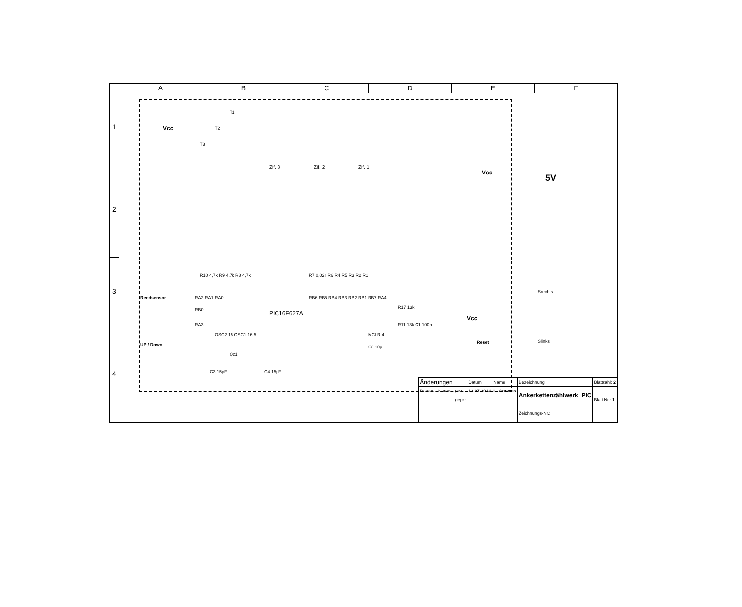A B C D E F
1
2
3
4
Vcc
T1
T2
T3
Zif. 3 Zif. 2 Zif. 1
R10 4,7k R9 4,7k R8 4,7k R7 0,02k R6 R4 R5 R3 R2 R1
Reedsensor
UP / Down
RA2 RA1 RA0 RB6 RB5 RB4 RB3 RB2 RB1 RB7 RA4
RB0
RA3
PIC16F627A
OSC2 15 OSC1 16 5 MCLR 4
R17 13k
R11 13k C1 100n
Vcc
Qz1
C3 15pF C4 15pF
C2 10µ
Reset
Vcc
5V
Srechts
Slinks
| Änderungen | | | Datum | Name | Bezeichnung | Blattzahl: 2 |
| Datum | Name | gez.: | 13.07.2014 | L. Goumas | Ankerkettenzählwerk_PIC | |
| | | gepr.: | | | | Blatt-Nr.: 1 |
| | | | | | Zeichnungs-Nr.: | |